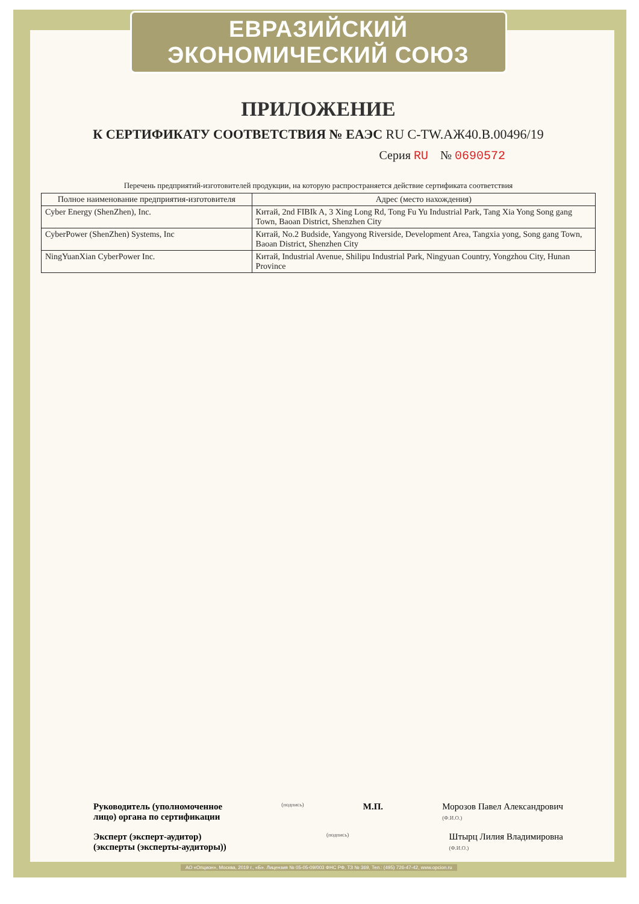ЕВРАЗИЙСКИЙ ЭКОНОМИЧЕСКИЙ СОЮЗ
ПРИЛОЖЕНИЕ
К СЕРТИФИКАТУ СООТВЕТСТВИЯ № ЕАЭС RU C-TW.АЖ40.В.00496/19
Серия RU № 0690572
Перечень предприятий-изготовителей продукции, на которую распространяется действие сертификата соответствия
| Полное наименование предприятия-изготовителя | Адрес (место нахождения) |
| --- | --- |
| Cyber Energy (ShenZhen), Inc. | Китай, 2nd FIBIk A, 3 Xing Long Rd, Tong Fu Yu Industrial Park, Tang Xia Yong Song gang Town, Baoan District, Shenzhen City |
| CyberPower (ShenZhen) Systems, Inc | Китай, No.2 Budside, Yangyong Riverside, Development Area, Tangxia yong, Song gang Town, Baoan District, Shenzhen City |
| NingYuanXian CyberPower Inc. | Китай, Industrial Avenue, Shilipu Industrial Park, Ningyuan Country, Yongzhou City, Hunan Province |
Руководитель (уполномоченное
лицо) органа по сертификации (подпись) М.П. Морозов Павел Александрович
(Ф.И.О.)
Эксперт (эксперт-аудитор)
(эксперты (эксперты-аудиторы)) (подпись) Штырц Лилия Владимировна
(Ф.И.О.)
АО «Опцион», Москва, 2019 г., «Б». Лицензия № 05-05-09/003 ФНС РФ, ТЗ № 369, Тел.: (495) 726-47-42, www.opcion.ru